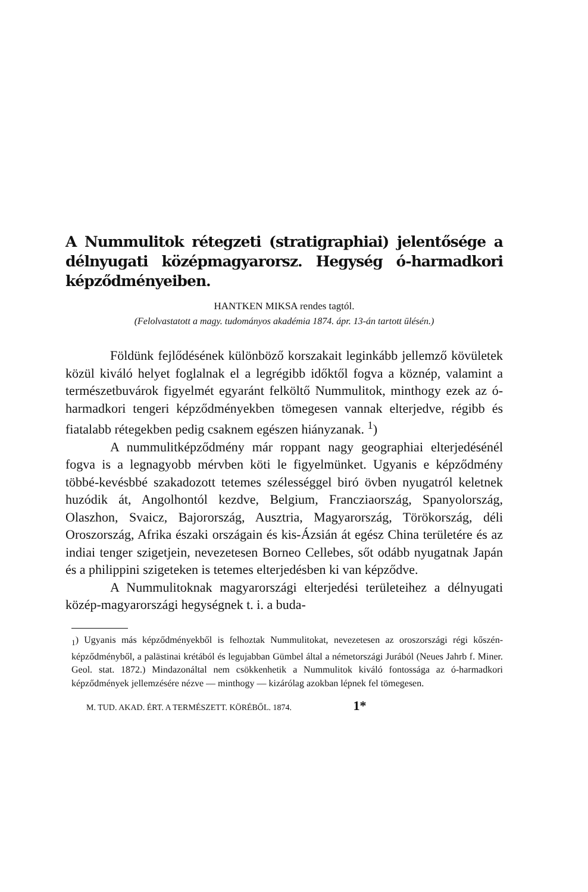A Nummulitok rétegzeti (stratigraphiai) jelentősége a délnyugati középmagyarorsz. Hegység ó-harmadkori képződményeiben.
HANTKEN MIKSA rendes tagtól.
(Felolvastatott a magy. tudományos akadémia 1874. ápr. 13-án tartott ülésén.)
Földünk fejlődésének különböző korszakait leginkább jellemző kövületek közül kiváló helyet foglalnak el a legrégibb időktől fogva a köznép, valamint a természetbuvárok figyelmét egyaránt felköltő Nummulitok, minthogy ezek az ó-harmadkori tengeri képződményekben tömegesen vannak elterjedve, régibb és fiatalabb rétegekben pedig csaknem egészen hiányzanak. <sup>1</sup>)
A nummulitképződmény már roppant nagy geographiai elterjedésénél fogva is a legnagyobb mérvben köti le figyelmünket. Ugyanis e képződmény többé-kevésbbé szakadozott tetemes szélességgel biró övben nyugatról keletnek huzódik át, Angolhontól kezdve, Belgium, Francziaország, Spanyolország, Olaszhon, Svaicz, Bajorország, Ausztria, Magyarország, Törökország, déli Oroszország, Afrika északi országain és kis-Ázsián át egész China területére és az indiai tenger szigetjein, nevezetesen Borneo Cellebes, sőt odább nyugatnak Japán és a philippini szigeteken is tetemes elterjedésben ki van képződve.
A Nummulitoknak magyarországi elterjedési területeihez a délnyugati közép-magyarországi hegységnek t. i. a buda-
<sub>1</sub>) Ugyanis más képződményekből is felhoztak Nummulitokat, nevezetesen az oroszországi régi kőszén-képződményből, a palästinai krétából és legujabban Gümbel által a németországi Jurából (Neues Jahrb f. Miner. Geol. stat. 1872.) Mindazonáltal nem csökkenhetik a Nummulitok kiváló fontossága az ó-harmadkori képződmények jellemzésére nézve — minthogy — kizárólag azokban lépnek fel tömegesen.
M. TUD. AKAD. ÉRT. A TERMÉSZETT. KÖRÉBŐL. 1874. 1*